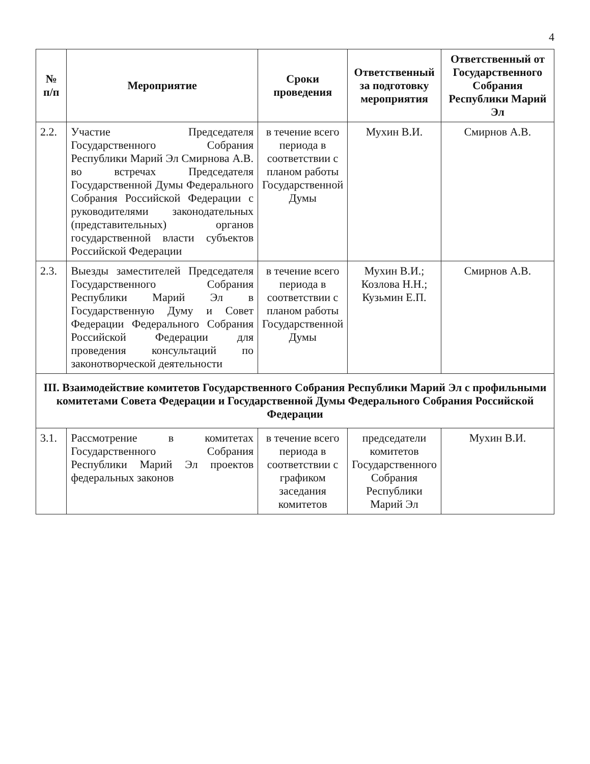4
| № п/п | Мероприятие | Сроки проведения | Ответственный за подготовку мероприятия | Ответственный от Государственного Собрания Республики Марий Эл |
| --- | --- | --- | --- | --- |
| 2.2. | Участие Председателя Государственного Собрания Республики Марий Эл Смирнова А.В. во встречах Председателя Государственной Думы Федерального Собрания Российской Федерации с руководителями законодательных (представительных) органов государственной власти субъектов Российской Федерации | в течение всего периода в соответствии с планом работы Государственной Думы | Мухин В.И. | Смирнов А.В. |
| 2.3. | Выезды заместителей Председателя Государственного Собрания Республики Марий Эл в Государственную Думу и Совет Федерации Федерального Собрания Российской Федерации для проведения консультаций по законотворческой деятельности | в течение всего периода в соответствии с планом работы Государственной Думы | Мухин В.И.; Козлова Н.Н.; Кузьмин Е.П. | Смирнов А.В. |
| III. Взаимодействие комитетов Государственного Собрания Республики Марий Эл с профильными комитетами Совета Федерации и Государственной Думы Федерального Собрания Российской Федерации | | | | |
| 3.1. | Рассмотрение в комитетах Государственного Собрания Республики Марий Эл проектов федеральных законов | в течение всего периода в соответствии с графиком заседания комитетов | председатели комитетов Государственного Собрания Республики Марий Эл | Мухин В.И. |